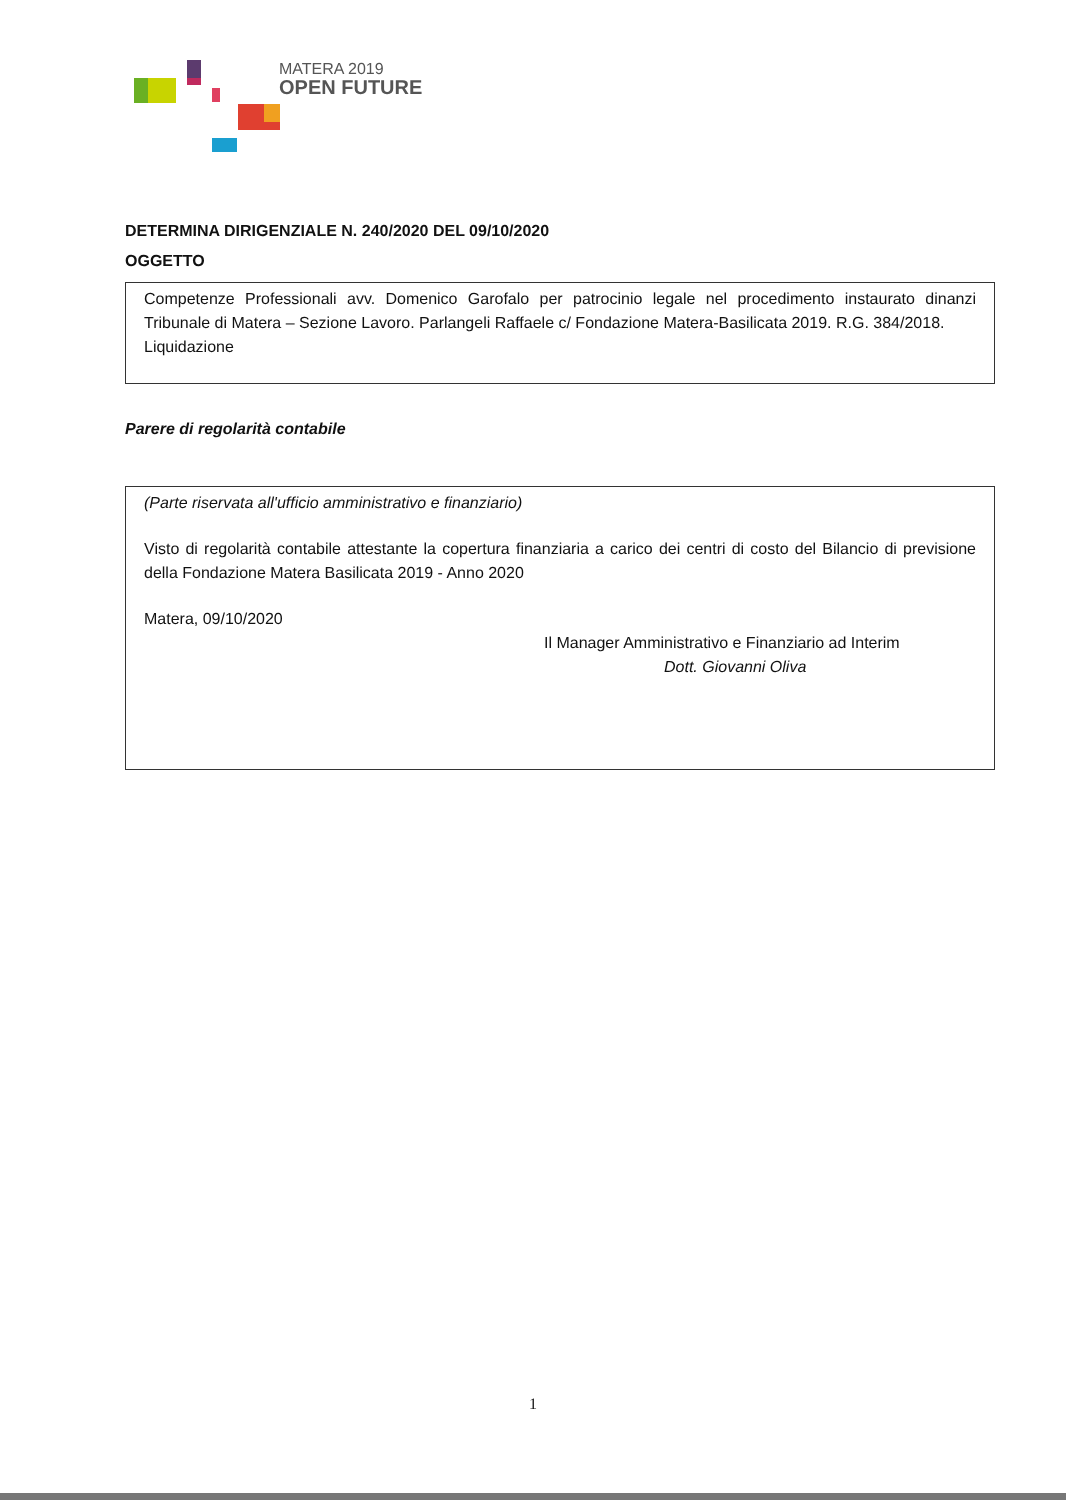MATERA 2019
OPEN FUTURE
DETERMINA DIRIGENZIALE N. 240/2020 DEL 09/10/2020
OGGETTO
Competenze Professionali avv. Domenico Garofalo per patrocinio legale nel procedimento instaurato dinanzi Tribunale di Matera – Sezione Lavoro. Parlangeli Raffaele c/ Fondazione Matera-Basilicata 2019. R.G. 384/2018.
Liquidazione
Parere di regolarità contabile
(Parte riservata all'ufficio amministrativo e finanziario)
Visto di regolarità contabile attestante la copertura finanziaria a carico dei centri di costo del Bilancio di previsione della Fondazione Matera Basilicata 2019 - Anno 2020
Matera, 09/10/2020
Il Manager Amministrativo e Finanziario ad Interim
Dott. Giovanni Oliva
1